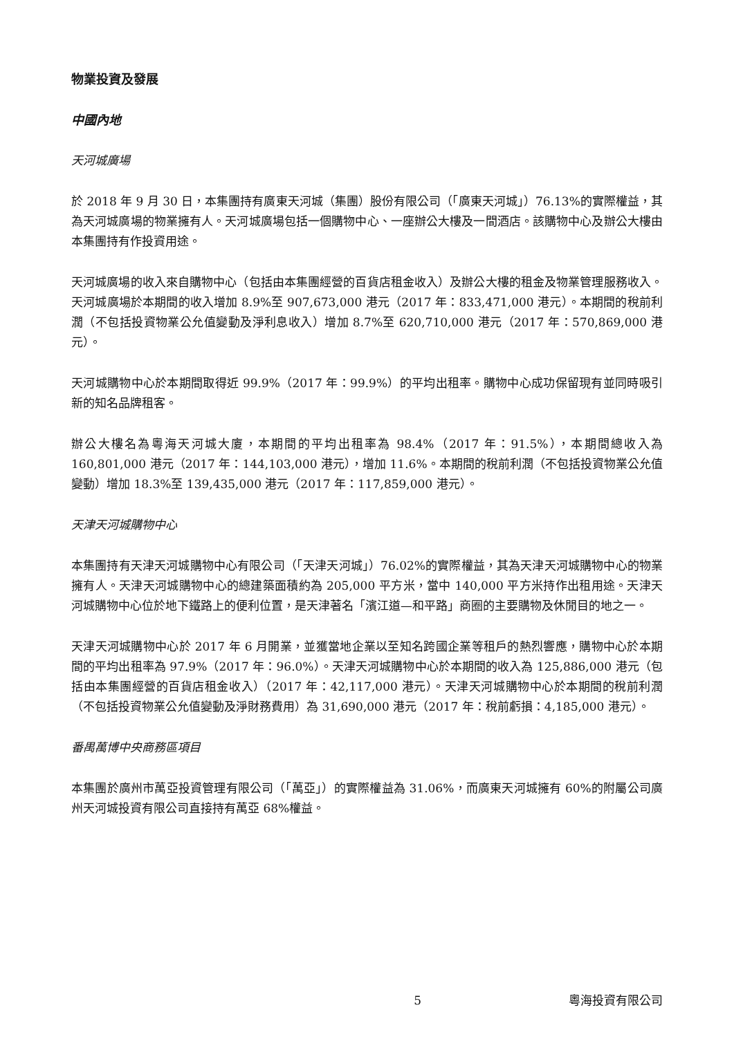物業投資及發展
中國內地
天河城廣場
於 2018 年 9 月 30 日，本集團持有廣東天河城（集團）股份有限公司（「廣東天河城」）76.13%的實際權益，其為天河城廣場的物業擁有人。天河城廣場包括一個購物中心、一座辦公大樓及一間酒店。該購物中心及辦公大樓由本集團持有作投資用途。
天河城廣場的收入來自購物中心（包括由本集團經營的百貨店租金收入）及辦公大樓的租金及物業管理服務收入。天河城廣場於本期間的收入增加 8.9%至 907,673,000 港元（2017 年：833,471,000 港元）。本期間的稅前利潤（不包括投資物業公允值變動及淨利息收入）增加 8.7%至 620,710,000 港元（2017 年：570,869,000 港元）。
天河城購物中心於本期間取得近 99.9%（2017 年：99.9%）的平均出租率。購物中心成功保留現有並同時吸引新的知名品牌租客。
辦公大樓名為粵海天河城大廈，本期間的平均出租率為 98.4%（2017 年：91.5%），本期間總收入為 160,801,000 港元（2017 年：144,103,000 港元），增加 11.6%。本期間的稅前利潤（不包括投資物業公允值變動）增加 18.3%至 139,435,000 港元（2017 年：117,859,000 港元）。
天津天河城購物中心
本集團持有天津天河城購物中心有限公司（「天津天河城」）76.02%的實際權益，其為天津天河城購物中心的物業擁有人。天津天河城購物中心的總建築面積約為 205,000 平方米，當中 140,000 平方米持作出租用途。天津天河城購物中心位於地下鐵路上的便利位置，是天津著名「濱江道—和平路」商圈的主要購物及休閒目的地之一。
天津天河城購物中心於 2017 年 6 月開業，並獲當地企業以至知名跨國企業等租戶的熱烈響應，購物中心於本期間的平均出租率為 97.9%（2017 年：96.0%）。天津天河城購物中心於本期間的收入為 125,886,000 港元（包括由本集團經營的百貨店租金收入）（2017 年：42,117,000 港元）。天津天河城購物中心於本期間的稅前利潤（不包括投資物業公允值變動及淨財務費用）為 31,690,000 港元（2017 年：稅前虧損：4,185,000 港元）。
番禺萬博中央商務區項目
本集團於廣州市萬亞投資管理有限公司（「萬亞」）的實際權益為 31.06%，而廣東天河城擁有 60%的附屬公司廣州天河城投資有限公司直接持有萬亞 68%權益。
5 粵海投資有限公司